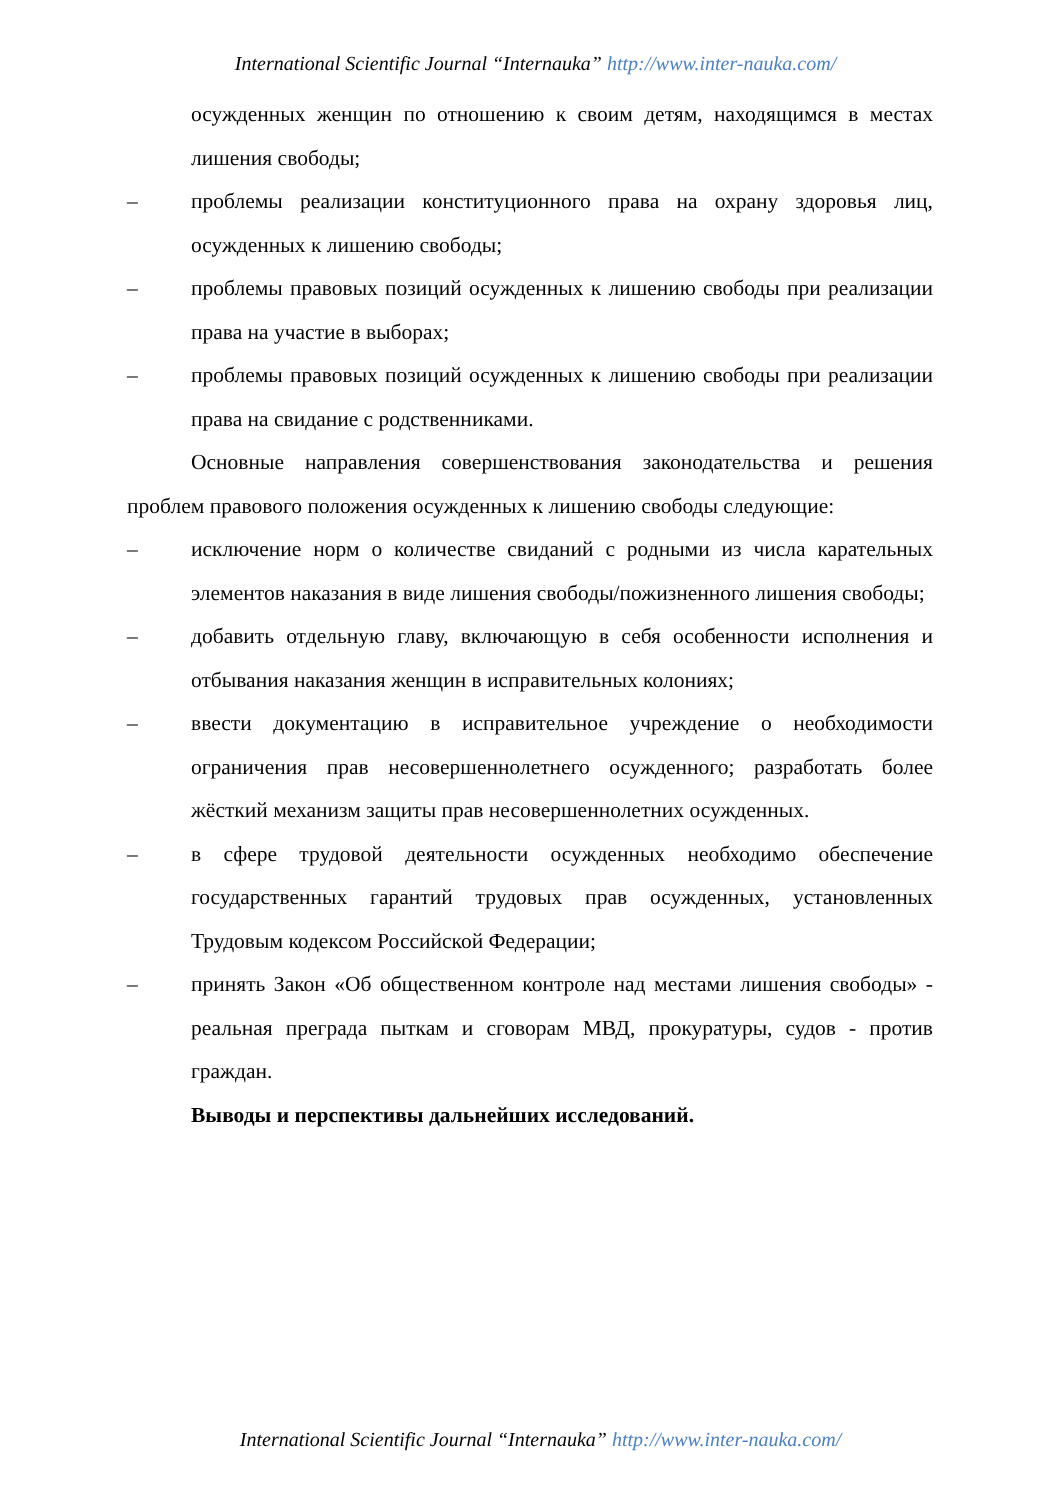International Scientific Journal “Internauka” http://www.inter-nauka.com/
осужденных женщин по отношению к своим детям, находящимся в местах лишения свободы;
– проблемы реализации конституционного права на охрану здоровья лиц, осужденных к лишению свободы;
– проблемы правовых позиций осужденных к лишению свободы при реализации права на участие в выборах;
– проблемы правовых позиций осужденных к лишению свободы при реализации права на свидание с родственниками.
Основные направления совершенствования законодательства и решения проблем правового положения осужденных к лишению свободы следующие:
– исключение норм о количестве свиданий с родными из числа карательных элементов наказания в виде лишения свободы/пожизненного лишения свободы;
– добавить отдельную главу, включающую в себя особенности исполнения и отбывания наказания женщин в исправительных колониях;
– ввести документацию в исправительное учреждение о необходимости ограничения прав несовершеннолетнего осужденного; разработать более жёсткий механизм защиты прав несовершеннолетних осужденных.
– в сфере трудовой деятельности осужденных необходимо обеспечение государственных гарантий трудовых прав осужденных, установленных Трудовым кодексом Российской Федерации;
– принять Закон «Об общественном контроле над местами лишения свободы» - реальная преграда пыткам и сговорам МВД, прокуратуры, судов - против граждан.
Выводы и перспективы дальнейших исследований.
International Scientific Journal “Internauka” http://www.inter-nauka.com/